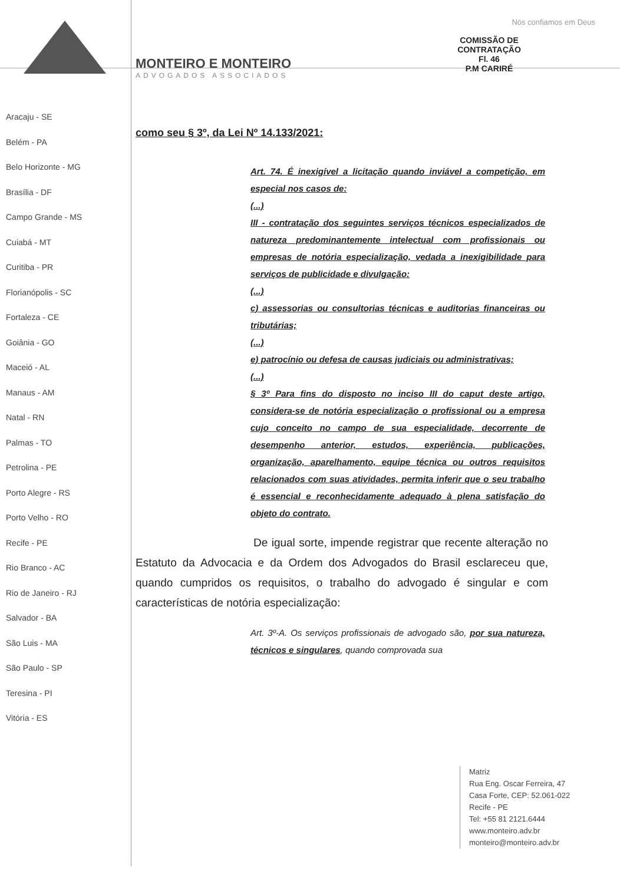COMISSÃO DE CONTRATAÇÃO
Fl. 46
P.M CARIRÉ
Aracaju - SE
Belém - PA
Belo Horizonte - MG
Brasília - DF
Campo Grande - MS
Cuiabá - MT
Curitiba - PR
Florianópolis - SC
Fortaleza - CE
Goiânia - GO
Maceió - AL
Manaus - AM
Natal - RN
Palmas - TO
Petrolina - PE
Porto Alegre - RS
Porto Velho - RO
Recife - PE
Rio Branco - AC
Rio de Janeiro - RJ
Salvador - BA
São Luis - MA
São Paulo - SP
Teresina - PI
Vitória - ES
Nós confiamos em Deus
MONTEIRO E MONTEIRO
ADVOGADOS ASSOCIADOS
como seu § 3º, da Lei Nº 14.133/2021:
Art. 74. É inexigível a licitação quando inviável a competição, em especial nos casos de:
(...)
III - contratação dos seguintes serviços técnicos especializados de natureza predominantemente intelectual com profissionais ou empresas de notória especialização, vedada a inexigibilidade para serviços de publicidade e divulgação:
(...)
c) assessorias ou consultorias técnicas e auditorias financeiras ou tributárias;
(...)
e) patrocínio ou defesa de causas judiciais ou administrativas;
(...)
§ 3º Para fins do disposto no inciso III do caput deste artigo, considera-se de notória especialização o profissional ou a empresa cujo conceito no campo de sua especialidade, decorrente de desempenho anterior, estudos, experiência, publicações, organização, aparelhamento, equipe técnica ou outros requisitos relacionados com suas atividades, permita inferir que o seu trabalho é essencial e reconhecidamente adequado à plena satisfação do objeto do contrato.
De igual sorte, impende registrar que recente alteração no Estatuto da Advocacia e da Ordem dos Advogados do Brasil esclareceu que, quando cumpridos os requisitos, o trabalho do advogado é singular e com características de notória especialização:
Art. 3º-A. Os serviços profissionais de advogado são, por sua natureza, técnicos e singulares, quando comprovada sua
Matriz
Rua Eng. Oscar Ferreira, 47
Casa Forte, CEP: 52.061-022
Recife - PE
Tel: +55 81 2121.6444
www.monteiro.adv.br
monteiro@monteiro.adv.br